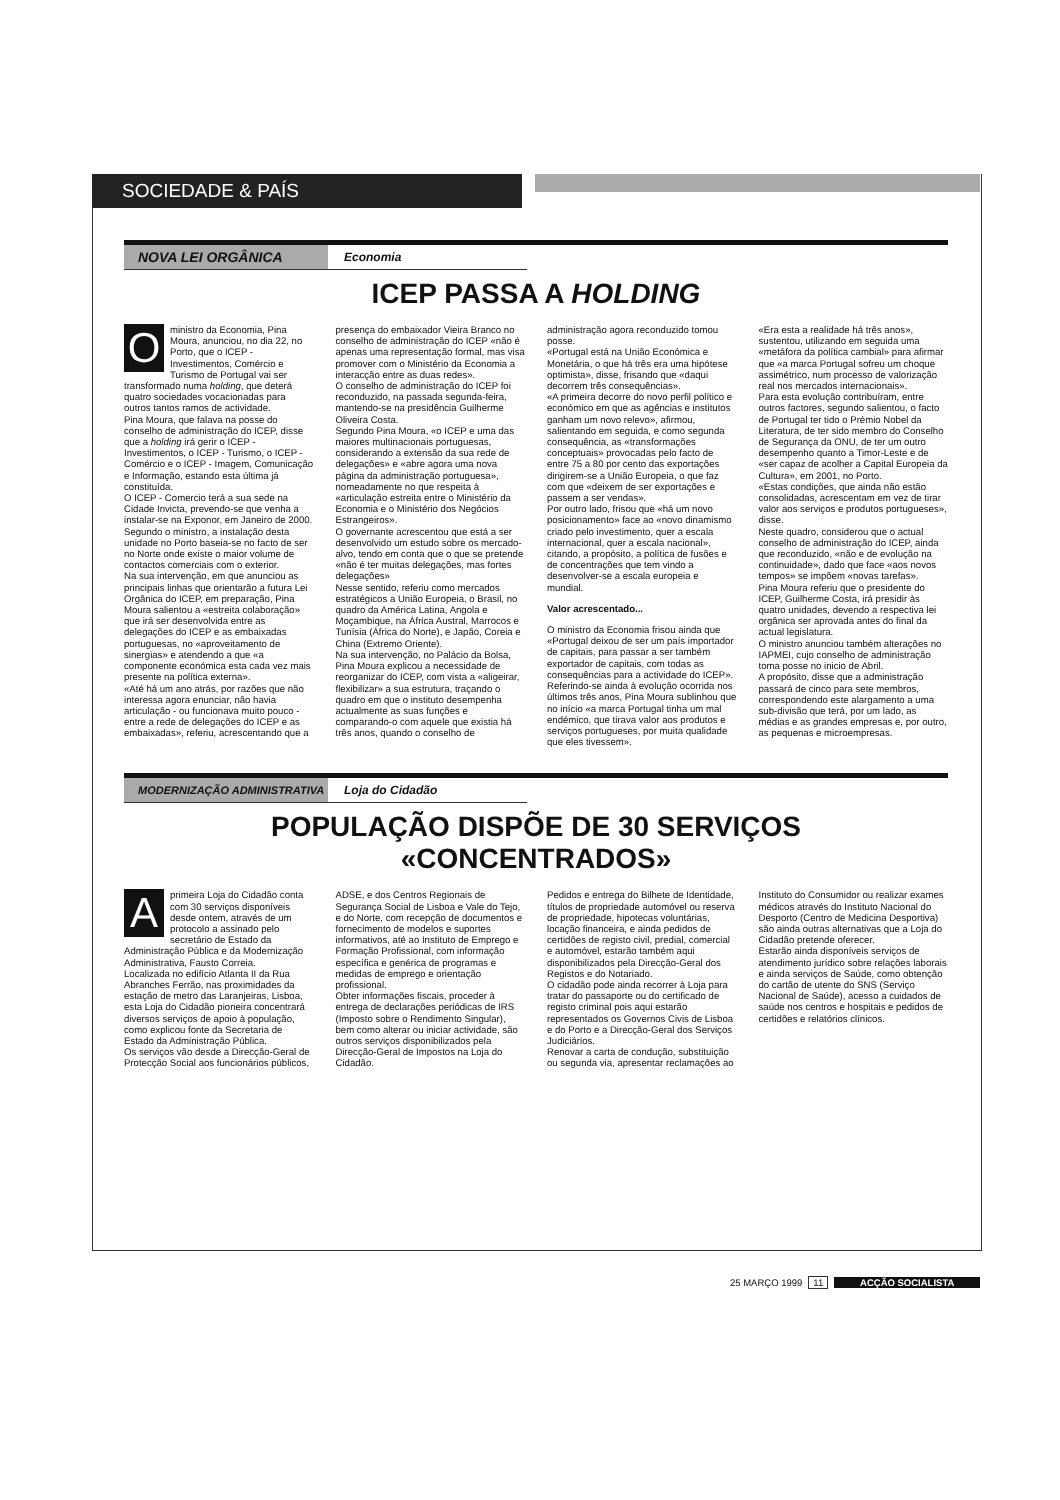SOCIEDADE & PAÍS
NOVA LEI ORGÂNICA Economia
ICEP PASSA A HOLDING
Oministro da Economia, Pina Moura, anunciou, no dia 22, no Porto, que o ICEP - Investimentos, Comércio e Turismo de Portugal vai ser transformado numa holding, que deterá quatro sociedades vocacionadas para outros tantos ramos de actividade.
Pina Moura, que falava na posse do conselho de administração do ICEP, disse que a holding irá gerir o ICEP - Investimentos, o ICEP - Turismo, o ICEP - Comércio e o ICEP - Imagem, Comunicação e Informação, estando esta última já constituída.
O ICEP - Comercio terá a sua sede na Cidade Invicta, prevendo-se que venha a instalar-se na Exponor, em Janeiro de 2000.
Segundo o ministro, a instalação desta unidade no Porto baseia-se no facto de ser no Norte onde existe o maior volume de contactos comerciais com o exterior.
Na sua intervenção, em que anunciou as principais linhas que orientarão a futura Lei Orgânica do ICEP, em preparação, Pina Moura salientou a «estreita colaboração» que irá ser desenvolvida entre as delegações do ICEP e as embaixadas portuguesas, no «aproveitamento de sinergias» e atendendo a que «a componente económica esta cada vez mais presente na política externa».
«Até há um ano atrás, por razões que não interessa agora enunciar, não havia articulação - ou funcionava muito pouco - entre a rede de delegações do ICEP e as embaixadas», referiu, acrescentando que a presença do embaixador Vieira Branco no conselho de administração do ICEP «não é apenas uma representação formal, mas visa promover com o Ministério da Economia a interacção entre as duas redes».
O conselho de administração do ICEP foi reconduzido, na passada segunda-feira, mantendo-se na presidência Guilherme Oliveira Costa.
Segundo Pina Moura, «o ICEP e uma das maiores multinacionais portuguesas, considerando a extensão da sua rede de delegações» e «abre agora uma nova página da administração portuguesa», nomeadamente no que respeita à «articulação estreita entre o Ministério da Economia e o Ministério dos Negócios Estrangeiros».
O governante acrescentou que está a ser desenvolvido um estudo sobre os mercado-alvo, tendo em conta que o que se pretende «não é ter muitas delegações, mas fortes delegações»
Nesse sentido, referiu como mercados estratégicos a União Europeia, o Brasil, no quadro da América Latina, Angola e Moçambique, na África Austral, Marrocos e Tunísia (África do Norte), e Japão, Coreia e China (Extremo Oriente).
Na sua intervenção, no Palácio da Bolsa, Pina Moura explicou a necessidade de reorganizar do ICEP, com vista a «aligeirar, flexibilizar» a sua estrutura, traçando o quadro em que o instituto desempenha actualmente as suas funções e comparando-o com aquele que existia há três anos, quando o conselho de administração agora reconduzido tomou posse.
«Portugal está na União Económica e Monetária, o que há três era uma hipótese optimista», disse, frisando que «daqui decorrem três consequências».
«A primeira decorre do novo perfil político e económico em que as agências e institutos ganham um novo relevo», afirmou, salientando em seguida, e como segunda consequência, as «transformações conceptuais» provocadas pelo facto de entre 75 a 80 por cento das exportações dirigirem-se a União Europeia, o que faz com que «deixem de ser exportações e passem a ser vendas».
Por outro lado, frisou que «há um novo posicionamento» face ao «novo dinamismo criado pelo investimento, quer a escala internacional, quer a escala nacional», citando, a propósito, a política de fusões e de concentrações que tem vindo a desenvolver-se a escala europeia e mundial.
Valor acrescentado...
O ministro da Economia frisou ainda que «Portugal deixou de ser um país importador de capitais, para passar a ser também exportador de capitais, com todas as consequências para a actividade do ICEP».
Referindo-se ainda à evolução ocorrida nos últimos três anos, Pina Moura sublinhou que no início «a marca Portugal tinha um mal endémico, que tirava valor aos produtos e serviços portugueses, por muita qualidade que eles tivessem».
«Era esta a realidade há três anos», sustentou, utilizando em seguida uma «metáfora da política cambial» para afirmar que «a marca Portugal sofreu um choque assimétrico, num processo de valorização real nos mercados internacionais».
Para esta evolução contribuíram, entre outros factores, segundo salientou, o facto de Portugal ter tido o Prémio Nobel da Literatura, de ter sido membro do Conselho de Segurança da ONU, de ter um outro desempenho quanto a Timor-Leste e de «ser capaz de acolher a Capital Europeia da Cultura», em 2001, no Porto.
«Estas condições, que ainda não estão consolidadas, acrescentam em vez de tirar valor aos serviços e produtos portugueses», disse.
Neste quadro, considerou que o actual conselho de administração do ICEP, ainda que reconduzido, «não e de evolução na continuidade», dado que face «aos novos tempos» se impõem «novas tarefas».
Pina Moura referiu que o presidente do ICEP, Guilherme Costa, irá presidir às quatro unidades, devendo a respectiva lei orgânica ser aprovada antes do final da actual legislatura.
O ministro anunciou também alterações no IAPMEI, cujo conselho de administração toma posse no inicio de Abril.
A propósito, disse que a administração passará de cinco para sete membros, correspondendo este alargamento a uma sub-divisão que terá, por um lado, as médias e as grandes empresas e, por outro, as pequenas e microempresas.
MODERNIZAÇÃO ADMINISTRATIVA Loja do Cidadão
POPULAÇÃO DISPÕE DE 30 SERVIÇOS
«CONCENTRADOS»
Aprimeira Loja do Cidadão conta com 30 serviços disponíveis desde ontem, através de um protocolo a assinado pelo secretário de Estado da Administração Pública e da Modernização Administrativa, Fausto Correia.
Localizada no edifício Atlanta II da Rua Abranches Ferrão, nas proximidades da estação de metro das Laranjeiras, Lisboa, esta Loja do Cidadão pioneira concentrará diversos serviços de apoio à população, como explicou fonte da Secretaria de Estado da Administração Pública.
Os serviços vão desde a Direcção-Geral de Protecção Social aos funcionários públicos, ADSE, e dos Centros Regionais de Segurança Social de Lisboa e Vale do Tejo, e do Norte, com recepção de documentos e fornecimento de modelos e suportes informativos, até ao Instituto de Emprego e Formação Profissional, com informação específica e genérica de programas e medidas de emprego e orientação profissional.
Obter informações fiscais, proceder à entrega de declarações periódicas de IRS (Imposto sobre o Rendimento Singular), bem como alterar ou iniciar actividade, são outros serviços disponibilizados pela Direcção-Geral de Impostos na Loja do Cidadão.
Pedidos e entrega do Bilhete de Identidade, títulos de propriedade automóvel ou reserva de propriedade, hipotecas voluntárias, locação financeira, e ainda pedidos de certidões de registo civil, predial, comercial e automóvel, estarão também aqui disponibilizados pela Direcção-Geral dos Registos e do Notariado.
O cidadão pode ainda recorrer à Loja para tratar do passaporte ou do certificado de registo criminal pois aqui estarão representados os Governos Civis de Lisboa e do Porto e a Direcção-Geral dos Serviços Judiciários.
Renovar a carta de condução, substituição ou segunda via, apresentar reclamações ao Instituto do Consumidor ou realizar exames médicos através do Instituto Nacional do Desporto (Centro de Medicina Desportiva) são ainda outras alternativas que a Loja do Cidadão pretende oferecer.
Estarão ainda disponíveis serviços de atendimento jurídico sobre relações laborais e ainda serviços de Saúde, como obtenção do cartão de utente do SNS (Serviço Nacional de Saúde), acesso a cuidados de saúde nos centros e hospitais e pedidos de certidões e relatórios clínicos.
25 MARÇO 1999 11 ACÇÃO SOCIALISTA